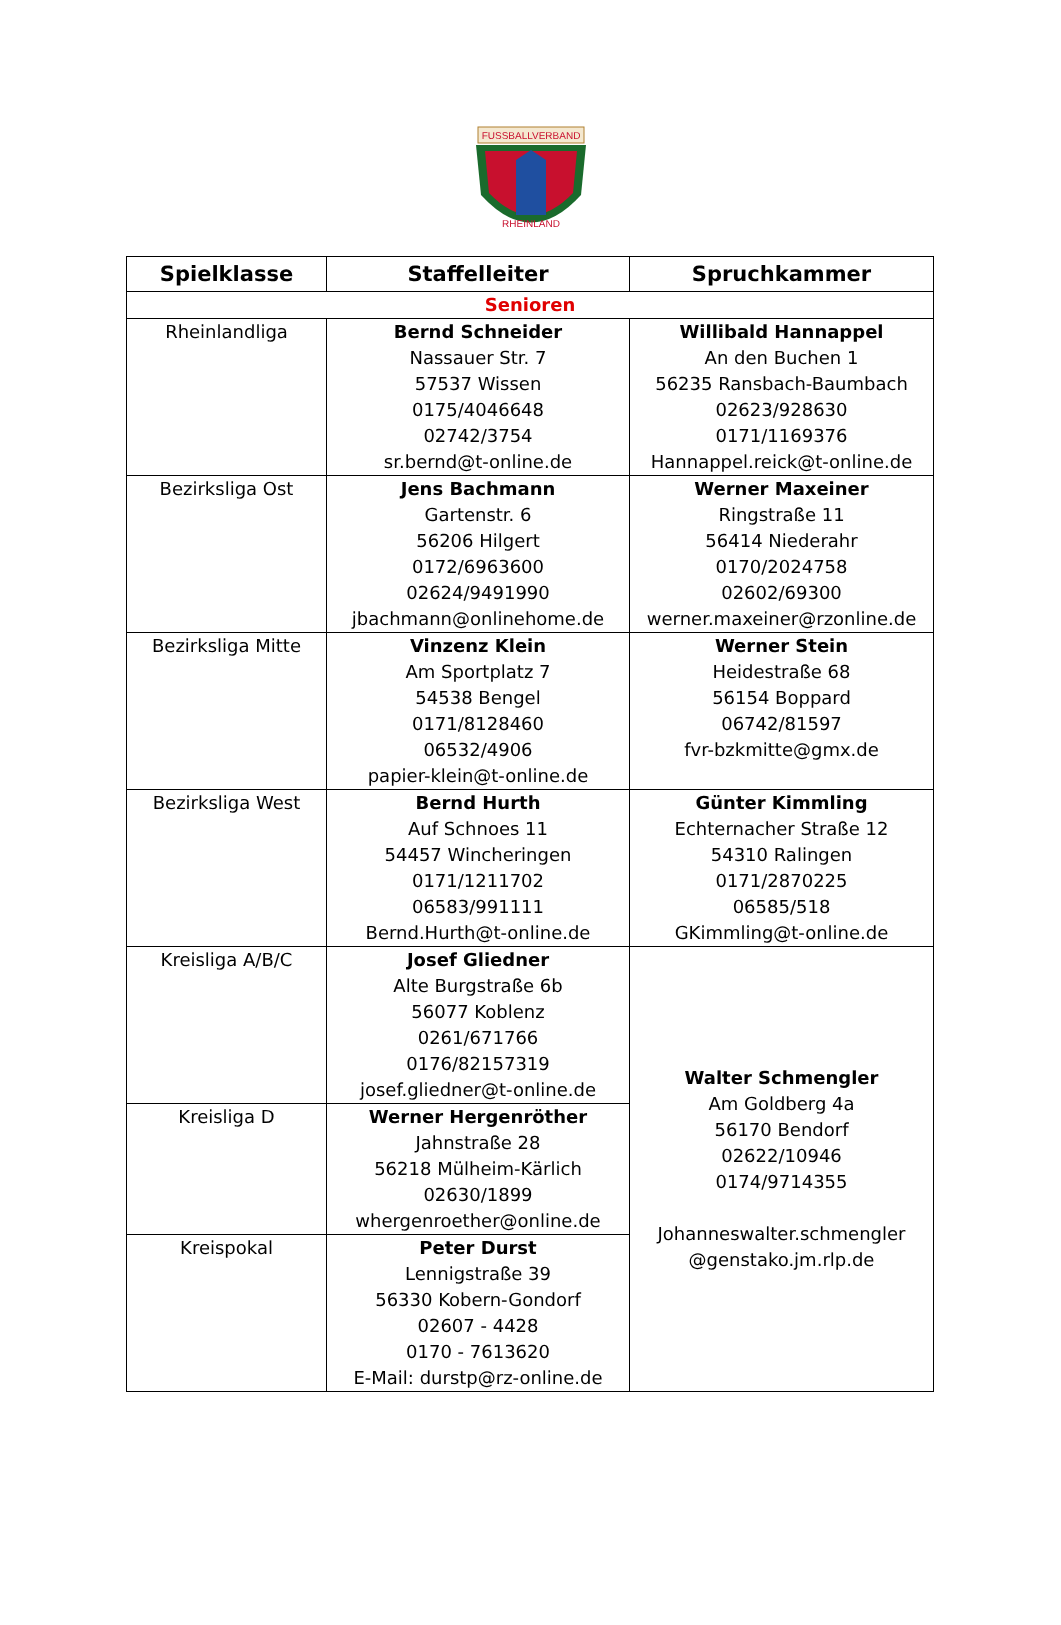FUSSBALLVERBAND
RHEINLAND
| Spielklasse | Staffelleiter | Spruchkammer |
| --- | --- | --- |
| Senioren | | |
| Rheinlandliga | Bernd Schneider Nassauer Str. 7 57537 Wissen 0175/4046648 02742/3754 sr.bernd@t-online.de | Willibald Hannappel An den Buchen 1 56235 Ransbach-Baumbach 02623/928630 0171/1169376 Hannappel.reick@t-online.de |
| Bezirksliga Ost | Jens Bachmann Gartenstr. 6 56206 Hilgert 0172/6963600 02624/9491990 jbachmann@onlinehome.de | Werner Maxeiner Ringstraße 11 56414 Niederahr 0170/2024758 02602/69300 werner.maxeiner@rzonline.de |
| Bezirksliga Mitte | Vinzenz Klein Am Sportplatz 7 54538 Bengel 0171/8128460 06532/4906 papier-klein@t-online.de | Werner Stein Heidestraße 68 56154 Boppard 06742/81597 fvr-bzkmitte@gmx.de |
| Bezirksliga West | Bernd Hurth Auf Schnoes 11 54457 Wincheringen 0171/1211702 06583/991111 Bernd.Hurth@t-online.de | Günter Kimmling Echternacher Straße 12 54310 Ralingen 0171/2870225 06585/518 GKimmling@t-online.de |
| Kreisliga A/B/C | Josef Gliedner Alte Burgstraße 6b 56077 Koblenz 0261/671766 0176/82157319 josef.gliedner@t-online.de | Walter Schmengler Am Goldberg 4a 56170 Bendorf 02622/10946 0174/9714355 Johanneswalter.schmengler @genstako.jm.rlp.de |
| Kreisliga D | Werner Hergenröther Jahnstraße 28 56218 Mülheim-Kärlich 02630/1899 whergenroether@online.de | |
| Kreispokal | Peter Durst Lennigstraße 39 56330 Kobern-Gondorf 02607 - 4428 0170 - 7613620 E-Mail: durstp@rz-online.de | |